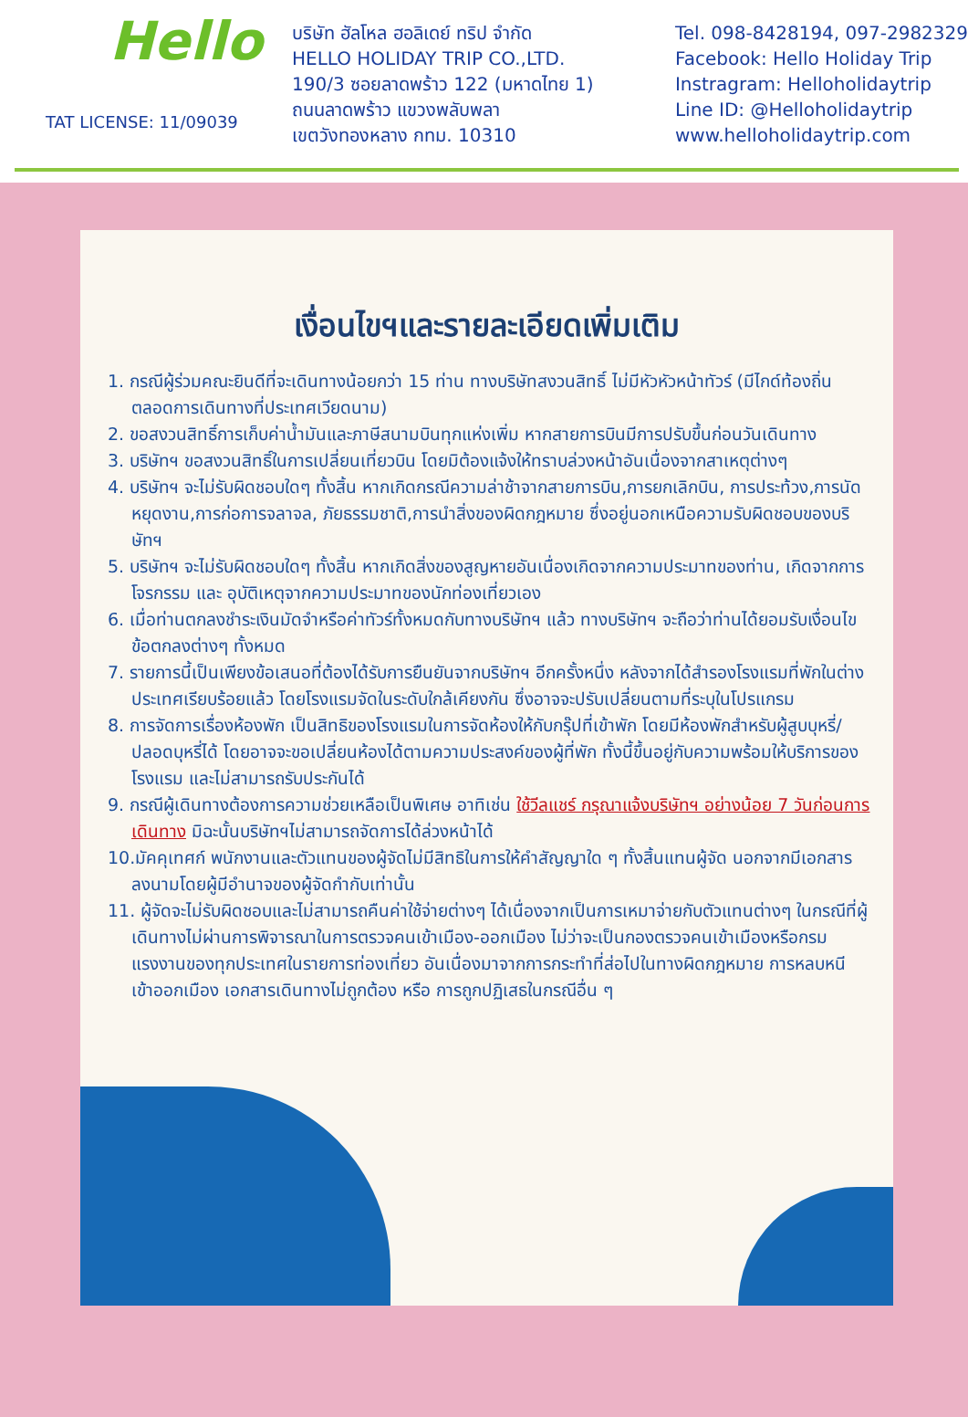Hello
TAT LICENSE: 11/09039
บริษัท ฮัลโหล ฮอลิเดย์ ทริป จำกัด
HELLO HOLIDAY TRIP CO.,LTD.
190/3 ซอยลาดพร้าว 122 (มหาดไทย 1)
ถนนลาดพร้าว แขวงพลับพลา
เขตวังทองหลาง กทม. 10310
Tel. 098-8428194, 097-2982329
Facebook: Hello Holiday Trip
Instragram: Helloholidaytrip
Line ID: @Helloholidaytrip
www.helloholidaytrip.com
เงื่อนไขฯและรายละเอียดเพิ่มเติม
1. กรณีผู้ร่วมคณะยินดีที่จะเดินทางน้อยกว่า 15 ท่าน ทางบริษัทสงวนสิทธิ์ ไม่มีหัวหัวหน้าทัวร์ (มีไกด์ท้องถิ่นตลอดการเดินทางที่ประเทศเวียดนาม)
2. ขอสงวนสิทธิ์การเก็บค่าน้ำมันและภาษีสนามบินทุกแห่งเพิ่ม หากสายการบินมีการปรับขึ้นก่อนวันเดินทาง
3. บริษัทฯ ขอสงวนสิทธิ์ในการเปลี่ยนเที่ยวบิน โดยมิต้องแจ้งให้ทราบล่วงหน้าอันเนื่องจากสาเหตุต่างๆ
4. บริษัทฯ จะไม่รับผิดชอบใดๆ ทั้งสิ้น หากเกิดกรณีความล่าช้าจากสายการบิน,การยกเลิกบิน, การประท้วง,การนัดหยุดงาน,การก่อการจลาจล, ภัยธรรมชาติ,การนำสิ่งของผิดกฎหมาย ซึ่งอยู่นอกเหนือความรับผิดชอบของบริษัทฯ
5. บริษัทฯ จะไม่รับผิดชอบใดๆ ทั้งสิ้น หากเกิดสิ่งของสูญหายอันเนื่องเกิดจากความประมาทของท่าน, เกิดจากการโจรกรรม และ อุบัติเหตุจากความประมาทของนักท่องเที่ยวเอง
6. เมื่อท่านตกลงชำระเงินมัดจำหรือค่าทัวร์ทั้งหมดกับทางบริษัทฯ แล้ว ทางบริษัทฯ จะถือว่าท่านได้ยอมรับเงื่อนไขข้อตกลงต่างๆ ทั้งหมด
7. รายการนี้เป็นเพียงข้อเสนอที่ต้องได้รับการยืนยันจากบริษัทฯ อีกครั้งหนึ่ง หลังจากได้สำรองโรงแรมที่พักในต่างประเทศเรียบร้อยแล้ว โดยโรงแรมจัดในระดับใกล้เคียงกัน ซึ่งอาจจะปรับเปลี่ยนตามที่ระบุในโปรแกรม
8. การจัดการเรื่องห้องพัก เป็นสิทธิของโรงแรมในการจัดห้องให้กับกรุ๊ปที่เข้าพัก โดยมีห้องพักสำหรับผู้สูบบุหรี่/ปลอดบุหรี่ได้ โดยอาจจะขอเปลี่ยนห้องได้ตามความประสงค์ของผู้ที่พัก ทั้งนี้ขึ้นอยู่กับความพร้อมให้บริการของโรงแรม และไม่สามารถรับประกันได้
9. กรณีผู้เดินทางต้องการความช่วยเหลือเป็นพิเศษ อาทิเช่น ใช้วีลแชร์ กรุณาแจ้งบริษัทฯ อย่างน้อย 7 วันก่อนการเดินทาง มิฉะนั้นบริษัทฯไม่สามารถจัดการได้ล่วงหน้าได้
10.มัคคุเทศก์ พนักงานและตัวแทนของผู้จัดไม่มีสิทธิในการให้คำสัญญาใด ๆ ทั้งสิ้นแทนผู้จัด นอกจากมีเอกสารลงนามโดยผู้มีอำนาจของผู้จัดกำกับเท่านั้น
11. ผู้จัดจะไม่รับผิดชอบและไม่สามารถคืนค่าใช้จ่ายต่างๆ ได้เนื่องจากเป็นการเหมาจ่ายกับตัวแทนต่างๆ ในกรณีที่ผู้เดินทางไม่ผ่านการพิจารณาในการตรวจคนเข้าเมือง-ออกเมือง ไม่ว่าจะเป็นกองตรวจคนเข้าเมืองหรือกรมแรงงานของทุกประเทศในรายการท่องเที่ยว อันเนื่องมาจากการกระทำที่ส่อไปในทางผิดกฎหมาย การหลบหนี เข้าออกเมือง เอกสารเดินทางไม่ถูกต้อง หรือ การถูกปฏิเสธในกรณีอื่น ๆ